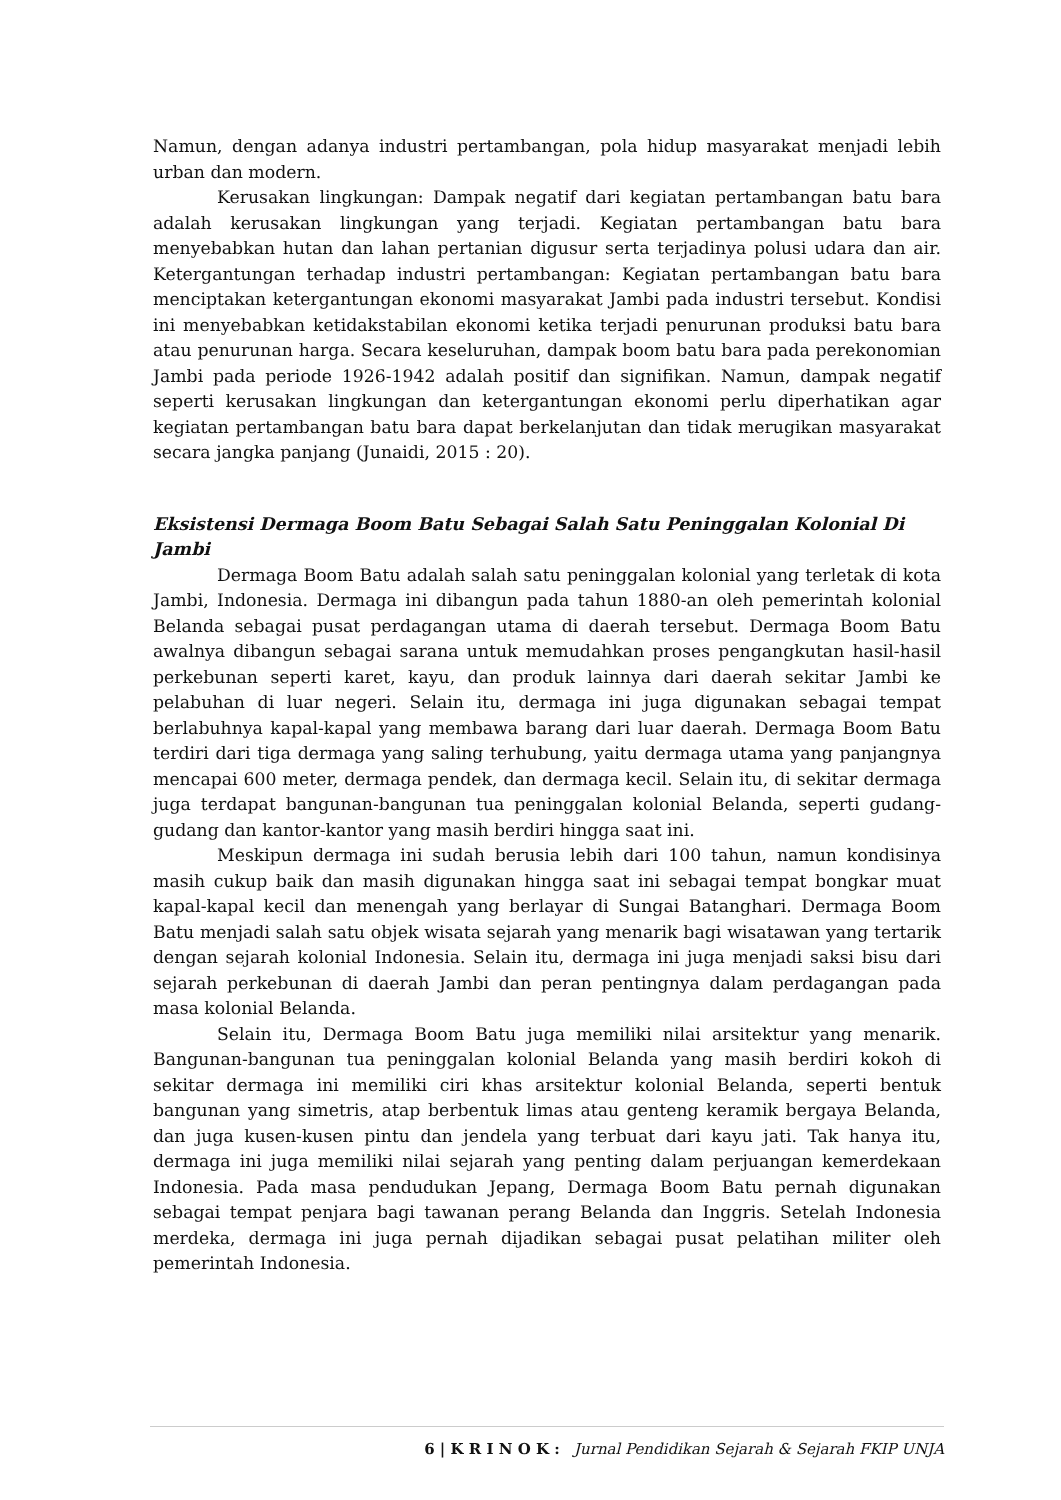Namun, dengan adanya industri pertambangan, pola hidup masyarakat menjadi lebih urban dan modern.
Kerusakan lingkungan: Dampak negatif dari kegiatan pertambangan batu bara adalah kerusakan lingkungan yang terjadi. Kegiatan pertambangan batu bara menyebabkan hutan dan lahan pertanian digusur serta terjadinya polusi udara dan air. Ketergantungan terhadap industri pertambangan: Kegiatan pertambangan batu bara menciptakan ketergantungan ekonomi masyarakat Jambi pada industri tersebut. Kondisi ini menyebabkan ketidakstabilan ekonomi ketika terjadi penurunan produksi batu bara atau penurunan harga. Secara keseluruhan, dampak boom batu bara pada perekonomian Jambi pada periode 1926-1942 adalah positif dan signifikan. Namun, dampak negatif seperti kerusakan lingkungan dan ketergantungan ekonomi perlu diperhatikan agar kegiatan pertambangan batu bara dapat berkelanjutan dan tidak merugikan masyarakat secara jangka panjang (Junaidi, 2015 : 20).
Eksistensi Dermaga Boom Batu Sebagai Salah Satu Peninggalan Kolonial Di Jambi
Dermaga Boom Batu adalah salah satu peninggalan kolonial yang terletak di kota Jambi, Indonesia. Dermaga ini dibangun pada tahun 1880-an oleh pemerintah kolonial Belanda sebagai pusat perdagangan utama di daerah tersebut. Dermaga Boom Batu awalnya dibangun sebagai sarana untuk memudahkan proses pengangkutan hasil-hasil perkebunan seperti karet, kayu, dan produk lainnya dari daerah sekitar Jambi ke pelabuhan di luar negeri. Selain itu, dermaga ini juga digunakan sebagai tempat berlabuhnya kapal-kapal yang membawa barang dari luar daerah. Dermaga Boom Batu terdiri dari tiga dermaga yang saling terhubung, yaitu dermaga utama yang panjangnya mencapai 600 meter, dermaga pendek, dan dermaga kecil. Selain itu, di sekitar dermaga juga terdapat bangunan-bangunan tua peninggalan kolonial Belanda, seperti gudang-gudang dan kantor-kantor yang masih berdiri hingga saat ini.
Meskipun dermaga ini sudah berusia lebih dari 100 tahun, namun kondisinya masih cukup baik dan masih digunakan hingga saat ini sebagai tempat bongkar muat kapal-kapal kecil dan menengah yang berlayar di Sungai Batanghari. Dermaga Boom Batu menjadi salah satu objek wisata sejarah yang menarik bagi wisatawan yang tertarik dengan sejarah kolonial Indonesia. Selain itu, dermaga ini juga menjadi saksi bisu dari sejarah perkebunan di daerah Jambi dan peran pentingnya dalam perdagangan pada masa kolonial Belanda.
Selain itu, Dermaga Boom Batu juga memiliki nilai arsitektur yang menarik. Bangunan-bangunan tua peninggalan kolonial Belanda yang masih berdiri kokoh di sekitar dermaga ini memiliki ciri khas arsitektur kolonial Belanda, seperti bentuk bangunan yang simetris, atap berbentuk limas atau genteng keramik bergaya Belanda, dan juga kusen-kusen pintu dan jendela yang terbuat dari kayu jati. Tak hanya itu, dermaga ini juga memiliki nilai sejarah yang penting dalam perjuangan kemerdekaan Indonesia. Pada masa pendudukan Jepang, Dermaga Boom Batu pernah digunakan sebagai tempat penjara bagi tawanan perang Belanda dan Inggris. Setelah Indonesia merdeka, dermaga ini juga pernah dijadikan sebagai pusat pelatihan militer oleh pemerintah Indonesia.
6 | K R I N O K : Jurnal Pendidikan Sejarah & Sejarah FKIP UNJA